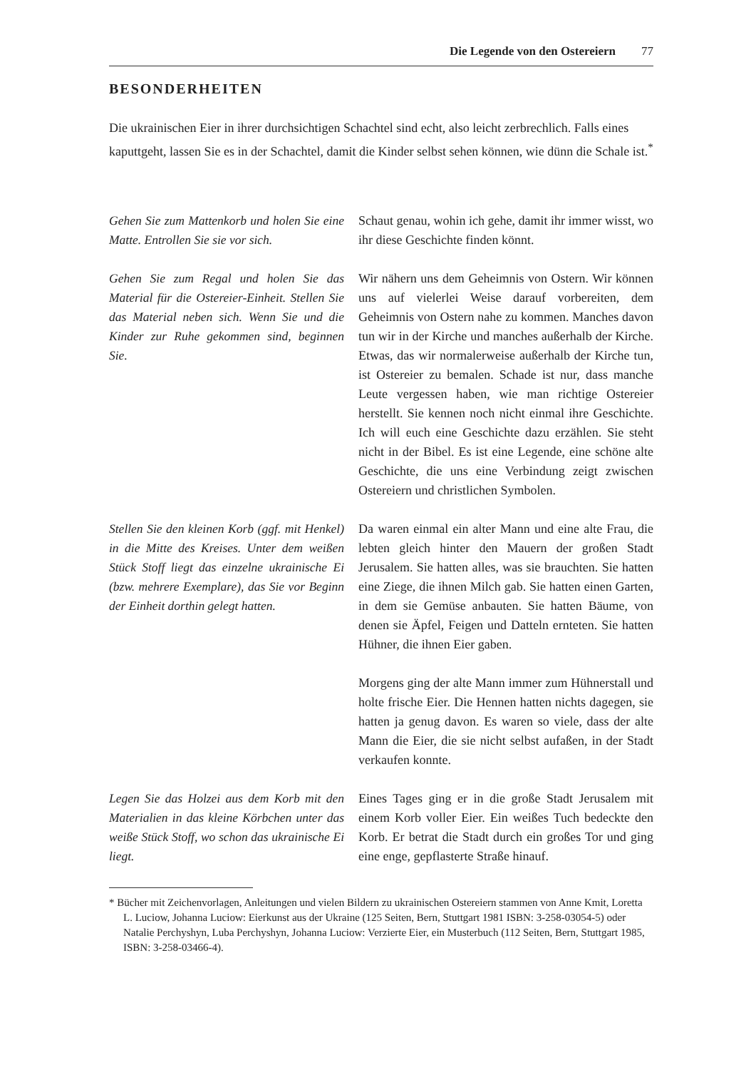Die Legende von den Ostereiern 77
BESONDERHEITEN
Die ukrainischen Eier in ihrer durchsichtigen Schachtel sind echt, also leicht zerbrechlich. Falls eines kaputtgeht, lassen Sie es in der Schachtel, damit die Kinder selbst sehen können, wie dünn die Schale ist.<sup>*</sup>
Gehen Sie zum Mattenkorb und holen Sie eine Matte. Entrollen Sie sie vor sich.
Schaut genau, wohin ich gehe, damit ihr immer wisst, wo ihr diese Geschichte finden könnt.
Gehen Sie zum Regal und holen Sie das Material für die Ostereier-Einheit. Stellen Sie das Material neben sich. Wenn Sie und die Kinder zur Ruhe gekommen sind, beginnen Sie.
Wir nähern uns dem Geheimnis von Ostern. Wir können uns auf vielerlei Weise darauf vorbereiten, dem Geheimnis von Ostern nahe zu kommen. Manches davon tun wir in der Kirche und manches außerhalb der Kirche. Etwas, das wir normalerweise außerhalb der Kirche tun, ist Ostereier zu bemalen. Schade ist nur, dass manche Leute vergessen haben, wie man richtige Ostereier herstellt. Sie kennen noch nicht einmal ihre Geschichte. Ich will euch eine Geschichte dazu erzählen. Sie steht nicht in der Bibel. Es ist eine Legende, eine schöne alte Geschichte, die uns eine Verbindung zeigt zwischen Ostereiern und christlichen Symbolen.
Stellen Sie den kleinen Korb (ggf. mit Henkel) in die Mitte des Kreises. Unter dem weißen Stück Stoff liegt das einzelne ukrainische Ei (bzw. mehrere Exemplare), das Sie vor Beginn der Einheit dorthin gelegt hatten.
Da waren einmal ein alter Mann und eine alte Frau, die lebten gleich hinter den Mauern der großen Stadt Jerusalem. Sie hatten alles, was sie brauchten. Sie hatten eine Ziege, die ihnen Milch gab. Sie hatten einen Garten, in dem sie Gemüse anbauten. Sie hatten Bäume, von denen sie Äpfel, Feigen und Datteln ernteten. Sie hatten Hühner, die ihnen Eier gaben.
Morgens ging der alte Mann immer zum Hühnerstall und holte frische Eier. Die Hennen hatten nichts dagegen, sie hatten ja genug davon. Es waren so viele, dass der alte Mann die Eier, die sie nicht selbst aufaßen, in der Stadt verkaufen konnte.
Legen Sie das Holzei aus dem Korb mit den Materialien in das kleine Körbchen unter das weiße Stück Stoff, wo schon das ukrainische Ei liegt.
Eines Tages ging er in die große Stadt Jerusalem mit einem Korb voller Eier. Ein weißes Tuch bedeckte den Korb. Er betrat die Stadt durch ein großes Tor und ging eine enge, gepflasterte Straße hinauf.
* Bücher mit Zeichenvorlagen, Anleitungen und vielen Bildern zu ukrainischen Ostereiern stammen von Anne Kmit, Loretta L. Luciow, Johanna Luciow: Eierkunst aus der Ukraine (125 Seiten, Bern, Stuttgart 1981 ISBN: 3-258-03054-5) oder Natalie Perchyshyn, Luba Perchyshyn, Johanna Luciow: Verzierte Eier, ein Musterbuch (112 Seiten, Bern, Stuttgart 1985, ISBN: 3-258-03466-4).